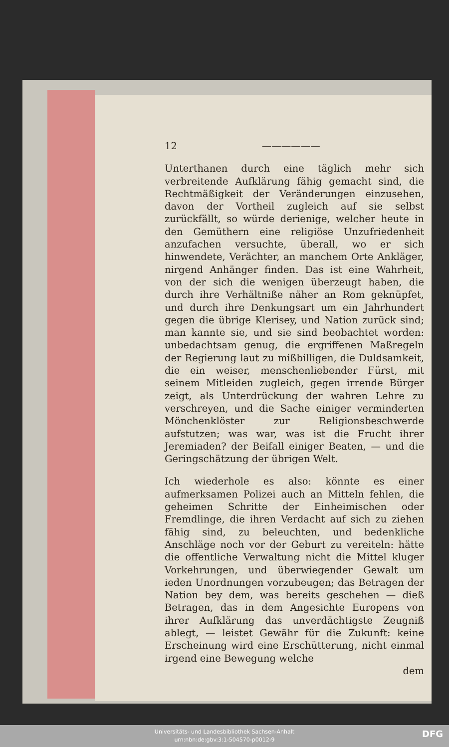12 ——————
Unterthanen durch eine täglich mehr sich verbreitende Aufklärung fähig gemacht sind, die Rechtmäßigkeit der Veränderungen einzusehen, davon der Vortheil zugleich auf sie selbst zurückfällt, so würde derienige, welcher heute in den Gemüthern eine religiöse Unzufriedenheit anzufachen versuchte, überall, wo er sich hinwendete, Verächter, an manchem Orte Ankläger, nirgend Anhänger finden. Das ist eine Wahrheit, von der sich die wenigen überzeugt haben, die durch ihre Verhältniße näher an Rom geknüpfet, und durch ihre Denkungsart um ein Jahrhundert gegen die übrige Klerisey, und Nation zurück sind; man kannte sie, und sie sind beobachtet worden: unbedachtsam genug, die ergriffenen Maßregeln der Regierung laut zu mißbilligen, die Duldsamkeit, die ein weiser, menschenliebender Fürst, mit seinem Mitleiden zugleich, gegen irrende Bürger zeigt, als Unterdrückung der wahren Lehre zu verschreyen, und die Sache einiger verminderten Mönchenklöster zur Religionsbeschwerde aufstutzen; was war, was ist die Frucht ihrer Jeremiaden? der Beifall einiger Beaten, — und die Geringschätzung der übrigen Welt.
Ich wiederhole es also: könnte es einer aufmerksamen Polizei auch an Mitteln fehlen, die geheimen Schritte der Einheimischen oder Fremdlinge, die ihren Verdacht auf sich zu ziehen fähig sind, zu beleuchten, und bedenkliche Anschläge noch vor der Geburt zu vereiteln: hätte die offentliche Verwaltung nicht die Mittel kluger Vorkehrungen, und überwiegender Gewalt um ieden Unordnungen vorzubeugen; das Betragen der Nation bey dem, was bereits geschehen — dieß Betragen, das in dem Angesichte Europens von ihrer Aufklärung das unverdächtigste Zeugniß ablegt, — leistet Gewähr für die Zukunft: keine Erscheinung wird eine Erschütterung, nicht einmal irgend eine Bewegung welche
dem
Universitäts- und Landesbibliothek Sachsen-Anhalt
urn:nbn:de:gbv:3:1-504570-p0012-9
DFG